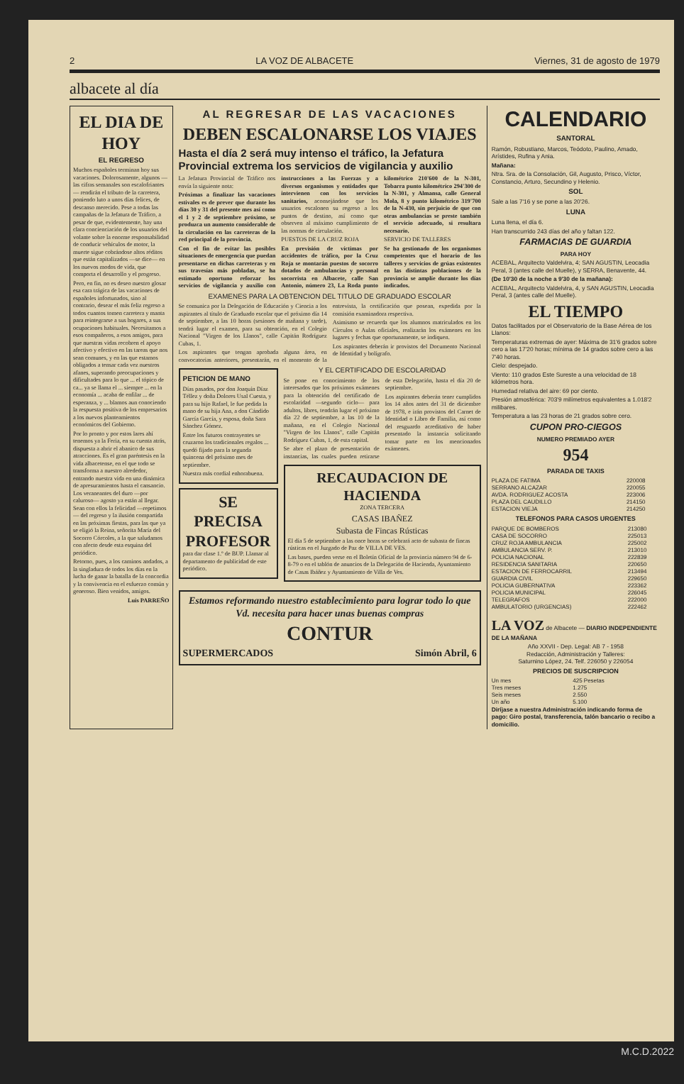2 LA VOZ DE ALBACETE Viernes, 31 de agosto de 1979
albacete al día
EL DIA DE HOY
EL REGRESO
Muchos españoles terminan hoy sus vacaciones. Dolorosamente, algunos —las cifras semanales son escalofriantes— rendirán el tributo de la carretera, poniendo luto a unos días felices, de descanso merecido. Pese a todas las campañas de la Jefatura de Tráfico, a pesar de que, evidentemente, hay una clara concienciación de los usuarios del volante sobre la enorme responsabilidad de conducir vehículos de motor, la muerte sigue cobrándose altos réditos que están capitalizados —se dice— en los nuevos modos de vida, que comporta el desarrollo y el progreso.
Pero, en fin, no es deseo nuestro glosar esa cara trágica de las vacaciones de españoles infortunados, sino al contrario, desear el más feliz regreso a todos cuantos tomen carretera y manta para reintegrarse a sus hogares, a sus ocupaciones habituales. Necesitamos a esos compañeros, a esos amigos, para que nuestras vidas recobren el apoyo afectivo y efectivo en las tareas que nos sean comunes, y en las que estamos obligados a tensar cada vez nuestros afanes, superando preocupaciones y dificultades para lo que ... el tópico de ca... ya se llama el ... siempre ... en la economía ... acaba de enfilar ... de esperanza, y ... blamos aun conociendo la respuesta positiva de los empresarios a los nuevos planteamientos económicos del Gobierno.
Por lo pronto y por estos lares ahí tenemos ya la Feria, en su cuenta atrás, dispuesta a abrir el abanico de sus atracciones. Es el gran paréntesis en la vida albacetense, en el que todo se transforma a nuestro alrededor, entrando nuestra vida en una dinámica de apresuramientos hasta el cansancio. Los veraneantes del duro —por caluroso— agosto ya están al llegar. Sean con ellos la felicidad —repetimos— del regreso y la ilusión compartida en las próximas fiestas, para las que ya se eligió la Reina, señorita María del Socorro Córcoles, a la que saludamos con afecto desde esta esquina del periódico.
Retorno, pues, a los caminos andados, a la singladura de todos los días en la lucha de ganar la batalla de la concordia y la convivencia en el esfuerzo común y generoso. Bien venidos, amigos.
Luis PARREÑO
AL REGRESAR DE LAS VACACIONES
DEBEN ESCALONARSE LOS VIAJES
Hasta el día 2 será muy intenso el tráfico, la Jefatura Provincial extrema los servicios de vigilancia y auxilio
La Jefatura Provincial de Tráfico nos envía la siguiente nota:
Próximas a finalizar las vacaciones estivales es de prever que durante los días 30 y 31 del presente mes así como el 1 y 2 de septiembre próximo, se produzca un aumento considerable de la circulación en las carreteras de la red principal de la provincia.
Con el fin de evitar las posibles situaciones de emergencia que puedan presentarse en dichas carreteras y en sus travesías más pobladas, se ha estimado oportuno reforzar los servicios de vigilancia y auxilio con instrucciones a las Fuerzas y a diversos organismos y entidades que intervienen con los servicios sanitarios, aconsejándose que los usuarios escalonen su regreso a los puntos de destino, así como que observen al máximo cumplimiento de las normas de circulación.
PUESTOS DE LA CRUZ ROJA
En previsión de víctimas por accidentes de tráfico, por la Cruz Roja se montarán puestos de socorro dotados de ambulancias y personal socorrista en Albacete, calle San Antonio, número 23, La Roda punto kilométrico 210'600 de la N-301, Tobarra punto kilométrico 294'300 de la N-301, y Almansa, calle General Mola, 8 y punto kilométrico 319'700 de la N-430, sin perjuicio de que con otras ambulancias se preste también el servicio adecuado, si resultara necesario.
SERVICIO DE TALLERES
Se ha gestionado de los organismos competentes que el horario de los talleres y servicios de grúas existentes en las distintas poblaciones de la provincia se amplíe durante los días indicados.
EXAMENES PARA LA OBTENCION DEL TITULO DE GRADUADO ESCOLAR
Se comunica por la Delegación de Educación y Ciencia a los aspirantes al título de Graduado escolar que el próximo día 14 de septiembre, a las 10 horas (sesiones de mañana y tarde), tendrá lugar el examen, para su obtención, en el Colegio Nacional "Virgen de los Llanos", calle Capitán Rodríguez Cubas, 1.
Los aspirantes que tengan aprobada alguna área, en convocatorias anteriores, presentarán, en el momento de la entrevista, la certificación que posean, expedida por la comisión examinadora respectiva.
Asimismo se recuerda que los alumnos matriculados en los Círculos o Aulas oficiales, realizarán los exámenes en los lugares y fechas que oportunamente, se indiquen.
Los aspirantes deberán ir provistos del Documento Nacional de Identidad y bolígrafo.
PETICION DE MANO
Días pasados, por don Joaquín Díaz Téllez y doña Dolores Usal Cuesta, y para su hijo Rafael, le fue pedida la mano de su hija Ana, a don Cándido García García, y esposa, doña Sara Sánchez Gómez.
Entre los futuros contrayentes se cruzaron los tradicionales regalos ... quedó fijado para la segunda quincena del próximo mes de septiembre.
Nuestra más cordial enhorabuena.
SE PRECISA PROFESOR
para dar clase 1.º de BUP. Llamar al departamento de publicidad de este periódico.
Y EL CERTIFICADO DE ESCOLARIDAD
Se pone en conocimiento de los interesados que los próximos exámenes para la obtención del certificado de escolaridad —segundo ciclo— para adultos, libres, tendrán lugar el próximo día 22 de septiembre, a las 10 de la mañana, en el Colegio Nacional "Virgen de los Llanos", calle Capitán Rodríguez Cubas, 1, de esta capital.
Se abre el plazo de presentación de instancias, las cuales pueden retirarse de esta Delegación, hasta el día 20 de septiembre.
Los aspirantes deberán tener cumplidos los 14 años antes del 31 de diciembre de 1978, e irán provistos del Carnet de Identidad o Libro de Familia, así como del resguardo acreditativo de haber presentado la instancia solicitando tomar parte en los mencionados exámenes.
RECAUDACION DE HACIENDA
ZONA TERCERA
CASAS IBAÑEZ
Subasta de Fincas Rústicas
El día 5 de septiembre a las once horas se celebrará acto de subasta de fincas rústicas en el Juzgado de Paz de VILLA DE VES.
Las bases, pueden verse en el Boletín Oficial de la provincia número 94 de 6-8-79 o en el tablón de anuncios de la Delegación de Hacienda, Ayuntamiento de Casas Ibáñez y Ayuntamiento de Villa de Ves.
Estamos reformando nuestro establecimiento para lograr todo lo que Vd. necesita para hacer unas buenas compras
CONTUR
SUPERMERCADOS Simón Abril, 6
CALENDARIO
SANTORAL
Ramón, Robustiano, Marcos, Teódoto, Paulino, Amado, Arístides, Rufina y Ania.
Mañana:
Ntra. Sra. de la Consolación, Gil, Augusto, Prisco, Víctor, Constancio, Arturo, Secundino y Helenio.
SOL
Sale a las 7'16 y se pone a las 20'26.
LUNA
Luna llena, el día 6.
Han transcurrido 243 días del año y faltan 122.
FARMACIAS DE GUARDIA
PARA HOY
ACEBAL, Arquitecto Valdelvira, 4; SAN AGUSTIN, Leocadia Peral, 3 (antes calle del Muelle), y SERRA, Benavente, 44.
(De 10'30 de la noche a 9'30 de la mañana):
ACEBAL, Arquitecto Valdelvira, 4, y SAN AGUSTIN, Leocadia Peral, 3 (antes calle del Muelle).
EL TIEMPO
Datos facilitados por el Observatorio de la Base Aérea de los Llanos:
Temperaturas extremas de ayer: Máxima de 31'6 grados sobre cero a las 17'20 horas; mínima de 14 grados sobre cero a las 7'40 horas.
Cielo: despejado.
Viento: 110 grados Este Sureste a una velocidad de 18 kilómetros hora.
Humedad relativa del aire: 69 por ciento.
Presión atmosférica: 703'9 milímetros equivalentes a 1.018'2 milibares.
Temperatura a las 23 horas de 21 grados sobre cero.
CUPON PRO-CIEGOS
NUMERO PREMIADO AYER
954
PARADA DE TAXIS
| PLAZA DE FATIMA | 220008 |
| SERRANO ALCAZAR | 220055 |
| AVDA. RODRIGUEZ ACOSTA | 223006 |
| PLAZA DEL CAUDILLO | 214150 |
| ESTACION VIEJA | 214250 |
TELEFONOS PARA CASOS URGENTES
| PARQUE DE BOMBEROS | 213080 |
| CASA DE SOCORRO | 225013 |
| CRUZ ROJA AMBULANCIA | 225002 |
| AMBULANCIA SERV. P. | 213010 |
| POLICIA NACIONAL | 222839 |
| RESIDENCIA SANITARIA | 220650 |
| ESTACION DE FERROCARRIL | 213494 |
| GUARDIA CIVIL | 229650 |
| POLICIA GUBERNATIVA | 223362 |
| POLICIA MUNICIPAL | 226045 |
| TELEGRAFOS | 222000 |
| AMBULATORIO (URGENCIAS) | 222462 |
LA VOZ de Albacete — DIARIO INDEPENDIENTE DE LA MAÑANA
Año XXVII - Dep. Legal: AB 7 - 1958
Redacción, Administración y Talleres:
Saturnino López, 24. Telf. 226050 y 226054
PRECIOS DE SUSCRIPCION
| Un mes | 425 Pesetas |
| Tres meses | 1.275 |
| Seis meses | 2.550 |
| Un año | 5.100 |
Diríjase a nuestra Administración indicando forma de pago: Giro postal, transferencia, talón bancario o recibo a domicilio.
M.C.D.2022